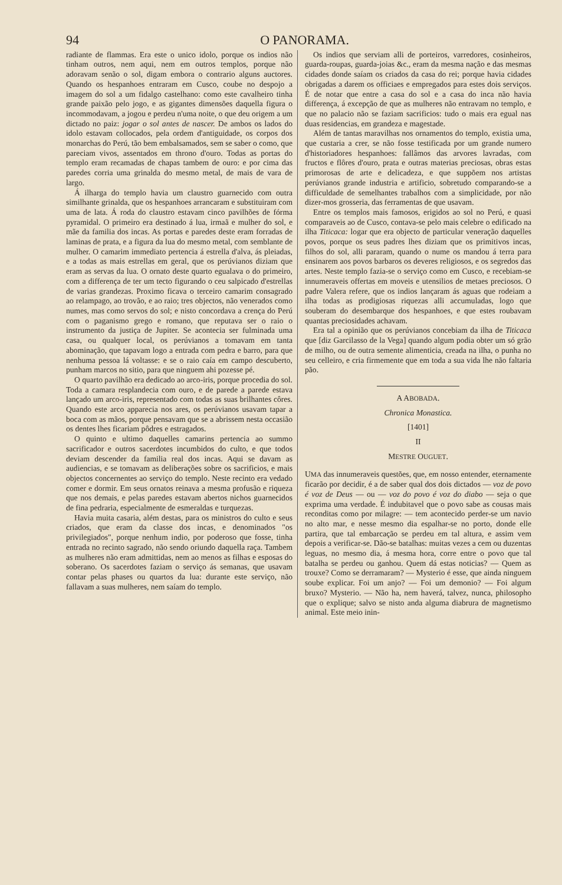94 O PANORAMA.
radiante de flammas. Era este o unico idolo, porque os indios não tinham outros, nem aqui, nem em outros templos, porque não adoravam senão o sol, digam embora o contrario alguns auctores. Quando os hespanhoes entraram em Cusco, coube no despojo a imagem do sol a um fidalgo castelhano: como este cavalheiro tinha grande paixão pelo jogo, e as gigantes dimensões daquella figura o incommodavam, a jogou e perdeu n'uma noite, o que deu origem a um dictado no paiz: jogar o sol antes de nascer. De ambos os lados do idolo estavam collocados, pela ordem d'antiguidade, os corpos dos monarchas do Perú, tão bem embalsamados, sem se saber o como, que pareciam vivos, assentados em throno d'ouro. Todas as portas do templo eram recamadas de chapas tambem de ouro: e por cima das paredes corria uma grinalda do mesmo metal, de mais de vara de largo.
Á ilharga do templo havia um claustro guarnecido com outra similhante grinalda, que os hespanhoes arrancaram e substituiram com uma de lata. Á roda do claustro estavam cinco pavilhões de fórma pyramidal. O primeiro era destinado á lua, irmaã e mulher do sol, e mãe da familia dos incas. As portas e paredes deste eram forradas de laminas de prata, e a figura da lua do mesmo metal, com semblante de mulher. O camarim immediato pertencia á estrella d'alva, ás pleiadas, e a todas as mais estrellas em geral, que os perúvianos diziam que eram as servas da lua. O ornato deste quarto egualava o do primeiro, com a differença de ter um tecto figurando o ceu salpicado d'estrellas de varias grandezas. Proximo ficava o terceiro camarim consagrado ao relampago, ao trovão, e ao raio; tres objectos, não venerados como numes, mas como servos do sol; e nisto concordava a crença do Perú com o paganismo grego e romano, que reputava ser o raio o instrumento da justiça de Jupiter. Se acontecia ser fulminada uma casa, ou qualquer local, os perúvianos a tomavam em tanta abominação, que tapavam logo a entrada com pedra e barro, para que nenhuma pessoa lá voltasse: e se o raio caía em campo descuberto, punham marcos no sitio, para que ninguem ahi pozesse pé.
O quarto pavilhão era dedicado ao arco-iris, porque procedia do sol. Toda a camara resplandecia com ouro, e de parede a parede estava lançado um arco-iris, representado com todas as suas brilhantes côres. Quando este arco apparecia nos ares, os perúvianos usavam tapar a boca com as mãos, porque pensavam que se a abrissem nesta occasião os dentes lhes ficariam pôdres e estragados.
O quinto e ultimo daquelles camarins pertencia ao summo sacrificador e outros sacerdotes incumbidos do culto, e que todos deviam descender da familia real dos incas. Aqui se davam as audiencias, e se tomavam as deliberações sobre os sacrificios, e mais objectos concernentes ao serviço do templo. Neste recinto era vedado comer e dormir. Em seus ornatos reinava a mesma profusão e riqueza que nos demais, e pelas paredes estavam abertos nichos guarnecidos de fina pedraria, especialmente de esmeraldas e turquezas.
Havia muita casaria, além destas, para os ministros do culto e seus criados, que eram da classe dos incas, e denominados "os privilegiados", porque nenhum indio, por poderoso que fosse, tinha entrada no recinto sagrado, não sendo oriundo daquella raça. Tambem as mulheres não eram admittidas, nem ao menos as filhas e esposas do soberano. Os sacerdotes faziam o serviço ás semanas, que usavam contar pelas phases ou quartos da lua: durante este serviço, não fallavam a suas mulheres, nem saíam do templo.
Os indios que serviam alli de porteiros, varredores, cosinheiros, guarda-roupas, guarda-joias &c., eram da mesma nação e das mesmas cidades donde saíam os criados da casa do rei; porque havia cidades obrigadas a darem os officiaes e empregados para estes dois serviços. É de notar que entre a casa do sol e a casa do inca não havia differença, á excepção de que as mulheres não entravam no templo, e que no palacio não se faziam sacrificios: tudo o mais era egual nas duas residencias, em grandeza e magestade.
Além de tantas maravilhas nos ornamentos do templo, existia uma, que custaria a crer, se não fosse testificada por um grande numero d'historiadores hespanhoes: fallâmos das arvores lavradas, com fructos e flôres d'ouro, prata e outras materias preciosas, obras estas primorosas de arte e delicadeza, e que suppõem nos artistas perúvianos grande industria e artificio, sobretudo comparando-se a difficuldade de semelhantes trabalhos com a simplicidade, por não dizer-mos grosseria, das ferramentas de que usavam.
Entre os templos mais famosos, erigidos ao sol no Perú, e quasi comparaveis ao de Cusco, contava-se pelo mais celebre o edificado na ilha Titicaca: logar que era objecto de particular veneração daquelles povos, porque os seus padres lhes diziam que os primitivos incas, filhos do sol, alli pararam, quando o nume os mandou á terra para ensinarem aos povos barbaros os deveres religiosos, e os segredos das artes. Neste templo fazia-se o serviço como em Cusco, e recebiam-se innumeraveis offertas em moveis e utensilios de metaes preciosos. O padre Valera refere, que os indios lançaram ás aguas que rodeiam a ilha todas as prodigiosas riquezas alli accumuladas, logo que souberam do desembarque dos hespanhoes, e que estes roubavam quantas preciosidades achavam.
Era tal a opinião que os perúvianos concebiam da ilha de Titicaca que [diz Garcilasso de la Vega] quando algum podia obter um só grão de milho, ou de outra semente alimenticia, creada na ilha, o punha no seu celleiro, e cria firmemente que em toda a sua vida lhe não faltaria pão.
A ABOBADA.
Chronica Monastica.
[1401]
II
MESTRE OUGUET.
UMA das innumeraveis questões, que, em nosso entender, eternamente ficarão por decidir, é a de saber qual dos dois dictados — voz de povo é voz de Deus — ou — voz do povo é voz do diabo — seja o que exprima uma verdade. É indubitavel que o povo sabe as cousas mais reconditas como por milagre: — tem acontecido perder-se um navio no alto mar, e nesse mesmo dia espalhar-se no porto, donde elle partira, que tal embarcação se perdeu em tal altura, e assim vem depois a verificar-se. Dão-se batalhas: muitas vezes a cem ou duzentas leguas, no mesmo dia, á mesma hora, corre entre o povo que tal batalha se perdeu ou ganhou. Quem dá estas noticias? — Quem as trouxe? Como se derramaram? — Mysterio é esse, que ainda ninguem soube explicar. Foi um anjo? — Foi um demonio? — Foi algum bruxo? Mysterio. — Não ha, nem haverá, talvez, nunca, philosopho que o explique; salvo se nisto anda alguma diabrura de magnetismo animal. Este meio inin-